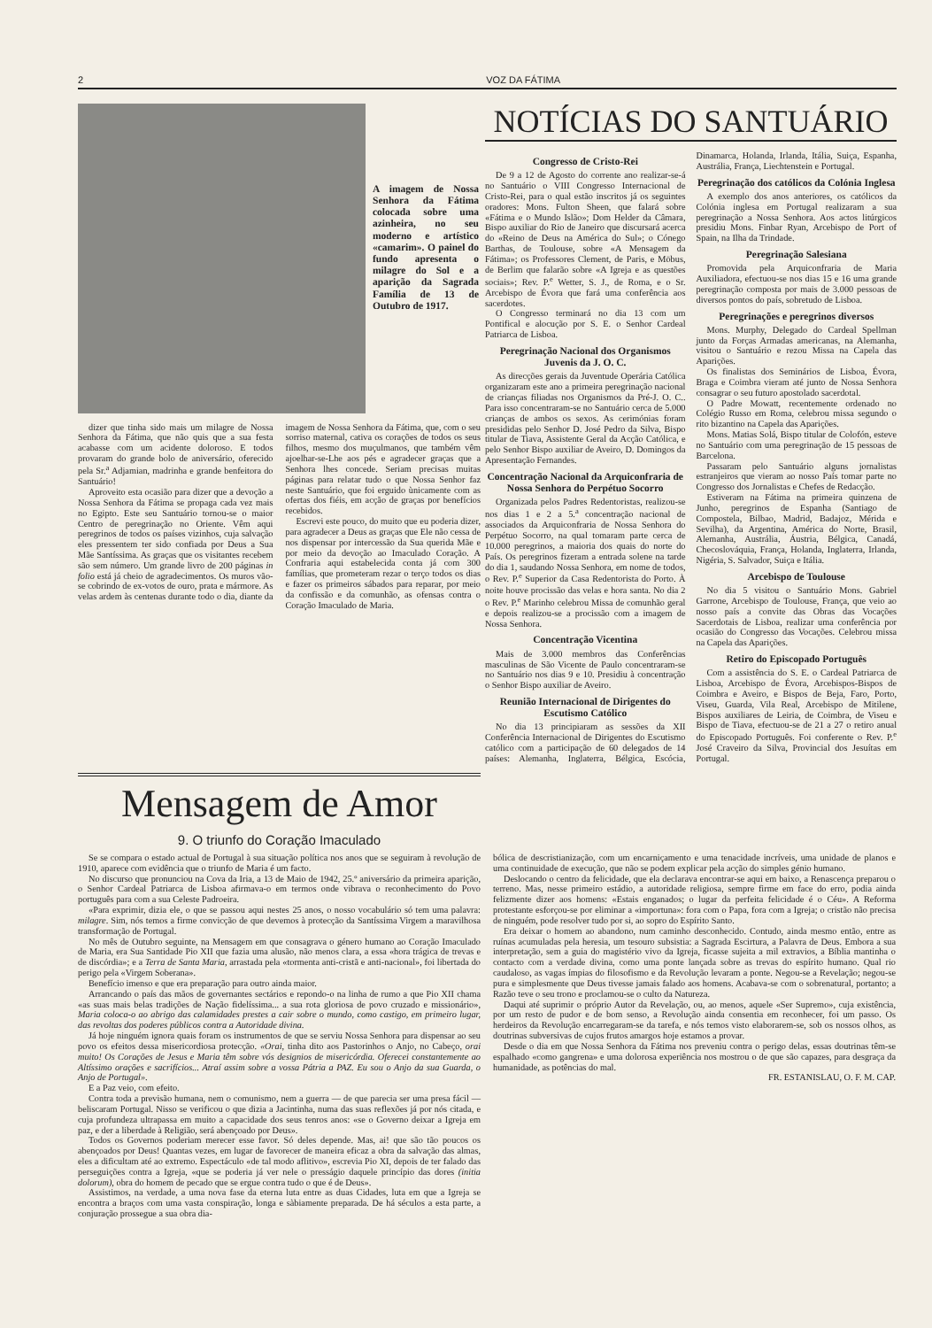2 VOZ DA FÁTIMA
A imagem de Nossa Senhora da Fátima colocada sobre uma azinheira, no seu moderno e artístico «camarim». O painel do fundo apresenta o milagre do Sol e a aparição da Sagrada Família de 13 de Outubro de 1917.
dizer que tinha sido mais um milagre de Nossa Senhora da Fátima, que não quis que a sua festa acabasse com um acidente doloroso. E todos provaram do grande bolo de aniversário, oferecido pela Sr.<sup>a</sup> Adjamian, madrinha e grande benfeitora do Santuário!
Aproveito esta ocasião para dizer que a devoção a Nossa Senhora da Fátima se propaga cada vez mais no Egipto. Este seu Santuário tornou-se o maior Centro de peregrinação no Oriente. Vêm aqui peregrinos de todos os países vizinhos, cuja salvação eles pressentem ter sido confiada por Deus a Sua Mãe Santíssima. As graças que os visitantes recebem são sem número. Um grande livro de 200 páginas in folio está já cheio de agradecimentos. Os muros vão-se cobrindo de ex-votos de ouro, prata e mármore. As velas ardem às centenas durante todo o dia, diante da imagem de Nossa Senhora da Fátima, que, com o seu sorriso maternal, cativa os corações de todos os seus filhos, mesmo dos muçulmanos, que também vêm ajoelhar-se-Lhe aos pés e agradecer graças que a Senhora lhes concede. Seriam precisas muitas páginas para relatar tudo o que Nossa Senhor faz neste Santuário, que foi erguido ùnicamente com as ofertas dos fiéis, em acção de graças por benefícios recebidos.
Escrevi este pouco, do muito que eu poderia dizer, para agradecer a Deus as graças que Ele não cessa de nos dispensar por intercessão da Sua querida Mãe e por meio da devoção ao Imaculado Coração. A Confraria aqui estabelecida conta já com 300 famílias, que prometeram rezar o terço todos os dias e fazer os primeiros sábados para reparar, por meio da confissão e da comunhão, as ofensas contra o Coração Imaculado de Maria.
NOTÍCIAS DO SANTUÁRIO
Congresso de Cristo-Rei
De 9 a 12 de Agosto do corrente ano realizar-se-á no Santuário o VIII Congresso Internacional de Cristo-Rei, para o qual estão inscritos já os seguintes oradores: Mons. Fulton Sheen, que falará sobre «Fátima e o Mundo Islão»; Dom Helder da Câmara, Bispo auxiliar do Rio de Janeiro que discursará acerca do «Reino de Deus na América do Sul»; o Cónego Barthas, de Toulouse, sobre «A Mensagem da Fátima»; os Professores Clement, de Paris, e Möbus, de Berlim que falarão sobre «A Igreja e as questões sociais»; Rev. P.<sup>e</sup> Wetter, S. J., de Roma, e o Sr. Arcebispo de Évora que fará uma conferência aos sacerdotes.
O Congresso terminará no dia 13 com um Pontifical e alocução por S. E. o Senhor Cardeal Patriarca de Lisboa.
Peregrinação Nacional dos Organismos Juvenis da J. O. C.
As direcções gerais da Juventude Operária Católica organizaram este ano a primeira peregrinação nacional de crianças filiadas nos Organismos da Pré-J. O. C.. Para isso concentraram-se no Santuário cerca de 5.000 crianças de ambos os sexos. As cerimónias foram presididas pelo Senhor D. José Pedro da Silva, Bispo titular de Tiava, Assistente Geral da Acção Católica, e pelo Senhor Bispo auxiliar de Aveiro, D. Domingos da Apresentação Fernandes.
Concentração Nacional da Arquiconfraria de Nossa Senhora do Perpétuo Socorro
Organizada pelos Padres Redentoristas, realizou-se nos dias 1 e 2 a 5.<sup>a</sup> concentração nacional de associados da Arquiconfraria de Nossa Senhora do Perpétuo Socorro, na qual tomaram parte cerca de 10.000 peregrinos, a maioria dos quais do norte do País. Os peregrinos fizeram a entrada solene na tarde do dia 1, saudando Nossa Senhora, em nome de todos, o Rev. P.<sup>e</sup> Superior da Casa Redentorista do Porto. À noite houve procissão das velas e hora santa. No dia 2 o Rev. P.<sup>e</sup> Marinho celebrou Missa de comunhão geral e depois realizou-se a procissão com a imagem de Nossa Senhora.
Concentração Vicentina
Mais de 3.000 membros das Conferências masculinas de São Vicente de Paulo concentraram-se no Santuário nos dias 9 e 10. Presidiu à concentração o Senhor Bispo auxiliar de Aveiro.
Reunião Internacional de Dirigentes do Escutismo Católico
No dia 13 principiaram as sessões da XII Conferência Internacional de Dirigentes do Escutismo católico com a participação de 60 delegados de 14 países: Alemanha, Inglaterra, Bélgica, Escócia, Dinamarca, Holanda, Irlanda, Itália, Suiça, Espanha, Austrália, França, Liechtenstein e Portugal.
Peregrinação dos católicos da Colónia Inglesa
A exemplo dos anos anteriores, os católicos da Colónia inglesa em Portugal realizaram a sua peregrinação a Nossa Senhora. Aos actos litúrgicos presidiu Mons. Finbar Ryan, Arcebispo de Port of Spain, na Ilha da Trindade.
Peregrinação Salesiana
Promovida pela Arquiconfraria de Maria Auxiliadora, efectuou-se nos dias 15 e 16 uma grande peregrinação composta por mais de 3.000 pessoas de diversos pontos do país, sobretudo de Lisboa.
Peregrinações e peregrinos diversos
Mons. Murphy, Delegado do Cardeal Spellman junto da Forças Armadas americanas, na Alemanha, visitou o Santuário e rezou Missa na Capela das Aparições.
Os finalistas dos Seminários de Lisboa, Évora, Braga e Coimbra vieram até junto de Nossa Senhora consagrar o seu futuro apostolado sacerdotal.
O Padre Mowatt, recentemente ordenado no Colégio Russo em Roma, celebrou missa segundo o rito bizantino na Capela das Aparições.
Mons. Matias Solá, Bispo titular de Colofón, esteve no Santuário com uma peregrinação de 15 pessoas de Barcelona.
Passaram pelo Santuário alguns jornalistas estranjeiros que vieram ao nosso País tomar parte no Congresso dos Jornalistas e Chefes de Redacção.
Estiveram na Fátima na primeira quinzena de Junho, peregrinos de Espanha (Santiago de Compostela, Bilbao, Madrid, Badajoz, Mérida e Sevilha), da Argentina, América do Norte, Brasil, Alemanha, Austrália, Áustria, Bélgica, Canadá, Checoslováquia, França, Holanda, Inglaterra, Irlanda, Nigéria, S. Salvador, Suiça e Itália.
Arcebispo de Toulouse
No dia 5 visitou o Santuário Mons. Gabriel Garrone, Arcebispo de Toulouse, França, que veio ao nosso país a convite das Obras das Vocações Sacerdotais de Lisboa, realizar uma conferência por ocasião do Congresso das Vocações. Celebrou missa na Capela das Aparições.
Retiro do Episcopado Português
Com a assistência do S. E. o Cardeal Patriarca de Lisboa, Arcebispo de Évora, Arcebispos-Bispos de Coimbra e Aveiro, e Bispos de Beja, Faro, Porto, Viseu, Guarda, Vila Real, Arcebispo de Mitilene, Bispos auxiliares de Leiria, de Coimbra, de Viseu e Bispo de Tiava, efectuou-se de 21 a 27 o retiro anual do Episcopado Português. Foi conferente o Rev. P.<sup>e</sup> José Craveiro da Silva, Provincial dos Jesuítas em Portugal.
Mensagem de Amor
9. O triunfo do Coração Imaculado
Se se compara o estado actual de Portugal à sua situação política nos anos que se seguiram à revolução de 1910, aparece com evidência que o triunfo de Maria é um facto.
No discurso que pronunciou na Cova da Iria, a 13 de Maio de 1942, 25.º aniversário da primeira aparição, o Senhor Cardeal Patriarca de Lisboa afirmava-o em termos onde vibrava o reconhecimento do Povo português para com a sua Celeste Padroeira.
«Para exprimir, dizia ele, o que se passou aqui nestes 25 anos, o nosso vocabulário só tem uma palavra: milagre. Sim, nós temos a firme convicção de que devemos à protecção da Santíssima Virgem a maravilhosa transformação de Portugal.
No mês de Outubro seguinte, na Mensagem em que consagrava o género humano ao Coração Imaculado de Maria, era Sua Santidade Pio XII que fazia uma alusão, não menos clara, a essa «hora trágica de trevas e de discórdia»; e a Terra de Santa Maria, arrastada pela «tormenta anti-cristã e anti-nacional», foi libertada do perigo pela «Virgem Soberana».
Benefício imenso e que era preparação para outro ainda maior.
Arrancando o país das mãos de governantes sectários e repondo-o na linha de rumo a que Pio XII chama «as suas mais belas tradições de Nação fidelíssima... a sua rota gloriosa de povo cruzado e missionário», Maria coloca-o ao abrigo das calamidades prestes a cair sobre o mundo, como castigo, em primeiro lugar, das revoltas dos poderes públicos contra a Autoridade divina.
Já hoje ninguém ignora quais foram os instrumentos de que se serviu Nossa Senhora para dispensar ao seu povo os efeitos dessa misericordiosa protecção. «Orai, tinha dito aos Pastorinhos o Anjo, no Cabeço, orai muito! Os Corações de Jesus e Maria têm sobre vós designios de misericórdia. Oferecei constantemente ao Altíssimo orações e sacrifícios... Atraí assim sobre a vossa Pátria a PAZ. Eu sou o Anjo da sua Guarda, o Anjo de Portugal».
E a Paz veio, com efeito.
Contra toda a previsão humana, nem o comunismo, nem a guerra — de que parecia ser uma presa fácil — beliscaram Portugal. Nisso se verificou o que dizia a Jacintinha, numa das suas reflexões já por nós citada, e cuja profundeza ultrapassa em muito a capacidade dos seus tenros anos: «se o Governo deixar a Igreja em paz, e der a liberdade à Religião, será abençoado por Deus».
Todos os Governos poderiam merecer esse favor. Só deles depende. Mas, ai! que são tão poucos os abençoados por Deus! Quantas vezes, em lugar de favorecer de maneira eficaz a obra da salvação das almas, eles a dificultam até ao extremo. Espectáculo «de tal modo aflitivo», escrevia Pio XI, depois de ter falado das perseguições contra a Igreja, «que se poderia já ver nele o presságio daquele princípio das dores (initia dolorum), obra do homem de pecado que se ergue contra tudo o que é de Deus».
Assistimos, na verdade, a uma nova fase da eterna luta entre as duas Cidades, luta em que a Igreja se encontra a braços com uma vasta conspiração, longa e sàbiamente preparada. De há séculos a esta parte, a conjuração prossegue a sua obra dia-
bólica de descristianização, com um encarniçamento e uma tenacidade incríveis, uma unidade de planos e uma continuidade de execução, que não se podem explicar pela acção do simples génio humano.
Deslocando o centro da felicidade, que ela declarava encontrar-se aqui em baixo, a Renascença preparou o terreno. Mas, nesse primeiro estádio, a autoridade religiosa, sempre firme em face do erro, podia ainda felizmente dizer aos homens: «Estais enganados; o lugar da perfeita felicidade é o Céu». A Reforma protestante esforçou-se por eliminar a «importuna»: fora com o Papa, fora com a Igreja; o cristão não precisa de ninguém, pode resolver tudo por si, ao sopro do Espírito Santo.
Era deixar o homem ao abandono, num caminho desconhecido. Contudo, ainda mesmo então, entre as ruínas acumuladas pela heresia, um tesouro subsistia: a Sagrada Escirtura, a Palavra de Deus. Embora a sua interpretação, sem a guia do magistério vivo da Igreja, ficasse sujeita a mil extravios, a Bíblia mantinha o contacto com a verdade divina, como uma ponte lançada sobre as trevas do espírito humano. Qual rio caudaloso, as vagas ímpias do filosofismo e da Revolução levaram a ponte. Negou-se a Revelação; negou-se pura e simplesmente que Deus tivesse jamais falado aos homens. Acabava-se com o sobrenatural, portanto; a Razão teve o seu trono e proclamou-se o culto da Natureza.
Daqui até suprimir o próprio Autor da Revelação, ou, ao menos, aquele «Ser Supremo», cuja existência, por um resto de pudor e de bom senso, a Revolução ainda consentia em reconhecer, foi um passo. Os herdeiros da Revolução encarregaram-se da tarefa, e nós temos visto elaborarem-se, sob os nossos olhos, as doutrinas subversivas de cujos frutos amargos hoje estamos a provar.
Desde o dia em que Nossa Senhora da Fátima nos preveniu contra o perigo delas, essas doutrinas têm-se espalhado «como gangrena» e uma dolorosa experiência nos mostrou o de que são capazes, para desgraça da humanidade, as potências do mal.
FR. ESTANISLAU, O. F. M. CAP.